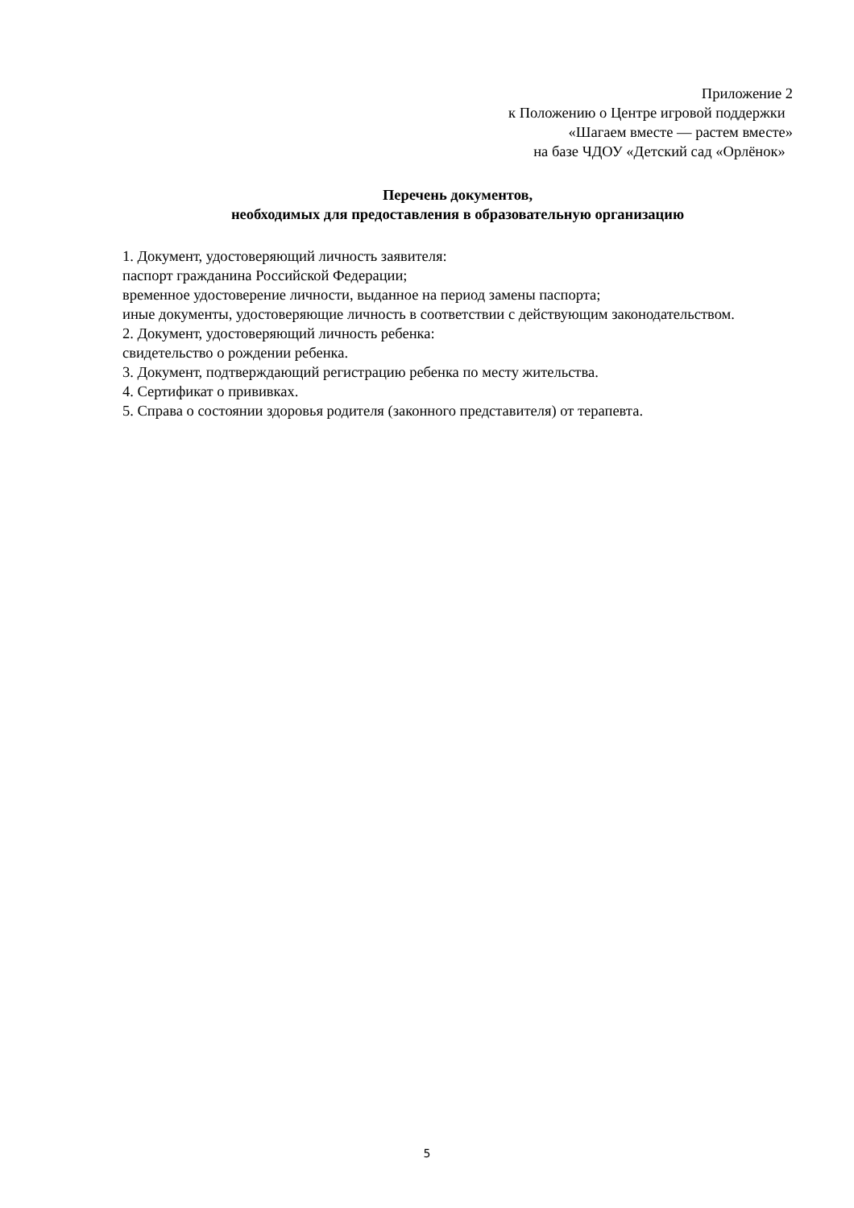Приложение 2
к Положению о Центре игровой поддержки
«Шагаем вместе — растем вместе»
на базе ЧДОУ «Детский сад «Орлёнок»
Перечень документов,
необходимых для предоставления в образовательную организацию
1. Документ, удостоверяющий личность заявителя:
паспорт гражданина Российской Федерации;
временное удостоверение личности, выданное на период замены паспорта;
иные документы, удостоверяющие личность в соответствии с действующим законодательством.
2. Документ, удостоверяющий личность ребенка:
свидетельство о рождении ребенка.
3. Документ, подтверждающий регистрацию ребенка по месту жительства.
4. Сертификат о прививках.
5. Справа о состоянии здоровья родителя (законного представителя) от терапевта.
5